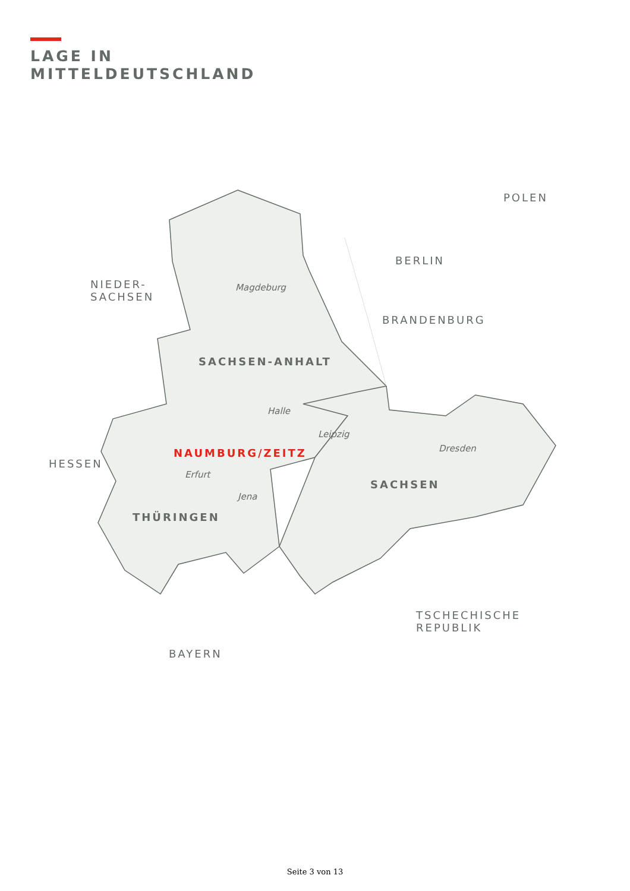LAGE IN
MITTELDEUTSCHLAND
SACHSEN-ANHALT
THÜRINGEN
SACHSEN
NAUMBURG/ZEITZ
NIEDER-
SACHSEN
HESSEN
BAYERN
BERLIN
BRANDENBURG
POLEN
TSCHECHISCHE
REPUBLIK
Magdeburg
Halle
Leipzig
Dresden
Erfurt
Jena
Seite 3 von 13